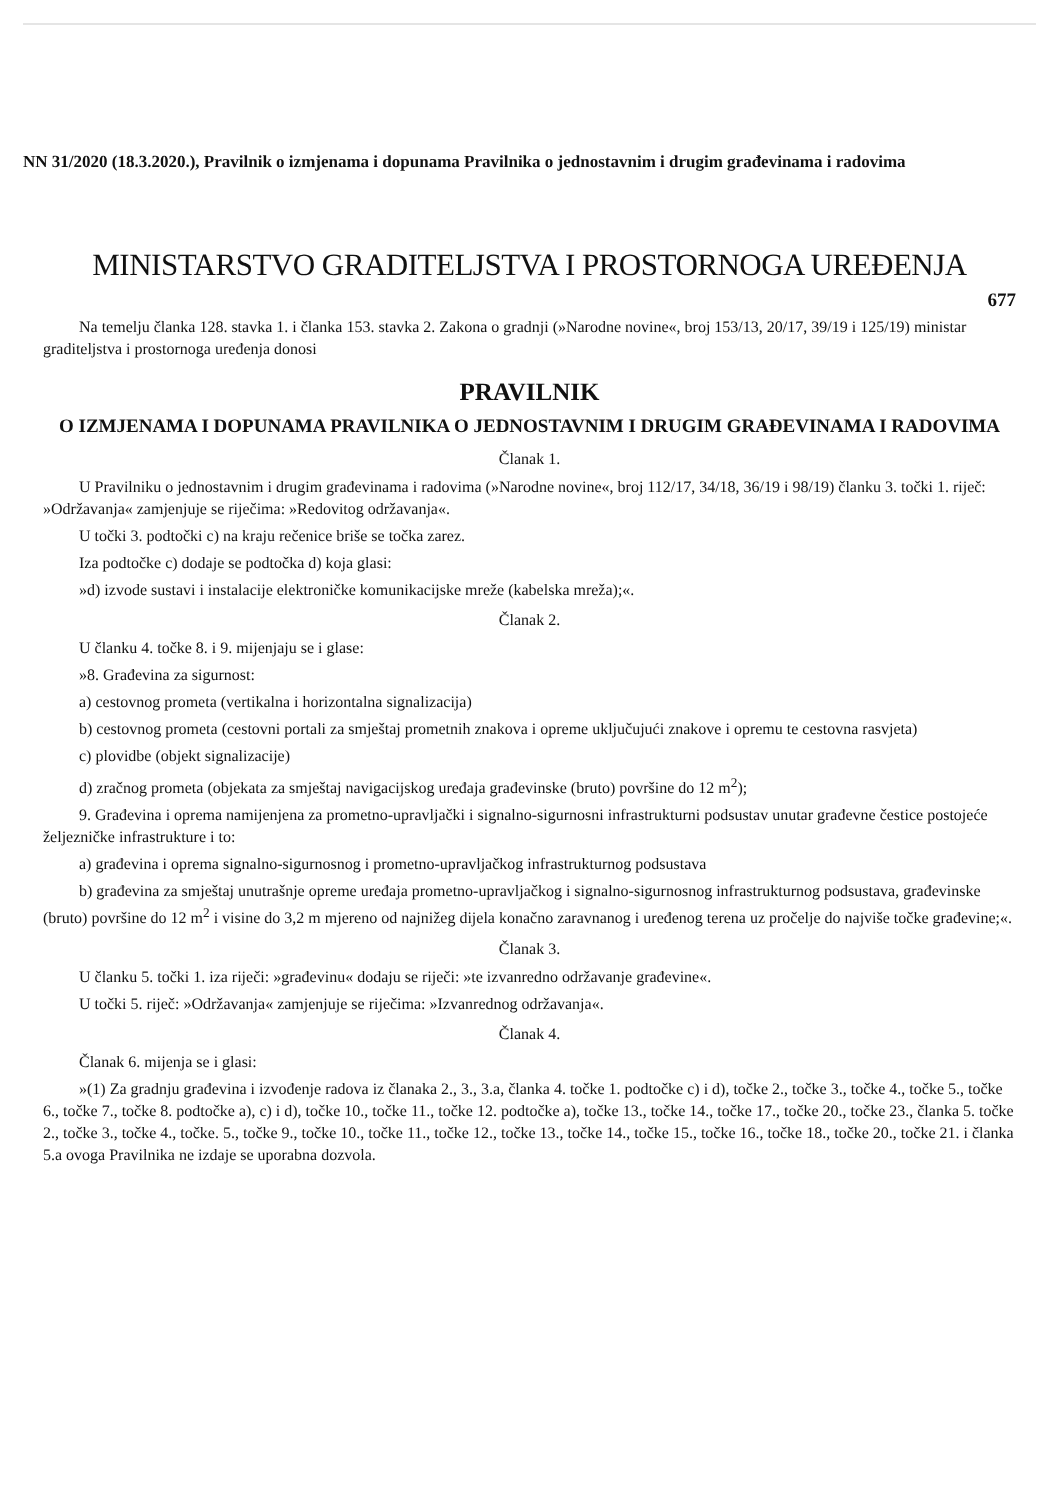NN 31/2020 (18.3.2020.), Pravilnik o izmjenama i dopunama Pravilnika o jednostavnim i drugim građevinama i radovima
MINISTARSTVO GRADITELJSTVA I PROSTORNOGA UREĐENJA
677
Na temelju članka 128. stavka 1. i članka 153. stavka 2. Zakona o gradnji (»Narodne novine«, broj 153/13, 20/17, 39/19 i 125/19) ministar graditeljstva i prostornoga uređenja donosi
PRAVILNIK
O IZMJENAMA I DOPUNAMA PRAVILNIKA O JEDNOSTAVNIM I DRUGIM GRAĐEVINAMA I RADOVIMA
Članak 1.
U Pravilniku o jednostavnim i drugim građevinama i radovima (»Narodne novine«, broj 112/17, 34/18, 36/19 i 98/19) članku 3. točki 1. riječ: »Održavanja« zamjenjuje se riječima: »Redovitog održavanja«.
U točki 3. podtočki c) na kraju rečenice briše se točka zarez.
Iza podtočke c) dodaje se podtočka d) koja glasi:
»d) izvode sustavi i instalacije elektroničke komunikacijske mreže (kabelska mreža);«.
Članak 2.
U članku 4. točke 8. i 9. mijenjaju se i glase:
»8. Građevina za sigurnost:
a) cestovnog prometa (vertikalna i horizontalna signalizacija)
b) cestovnog prometa (cestovni portali za smještaj prometnih znakova i opreme uključujući znakove i opremu te cestovna rasvjeta)
c) plovidbe (objekt signalizacije)
d) zračnog prometa (objekata za smještaj navigacijskog uređaja građevinske (bruto) površine do 12 m<sup>2</sup>);
9. Građevina i oprema namijenjena za prometno-upravljački i signalno-sigurnosni infrastrukturni podsustav unutar građevne čestice postojeće željezničke infrastrukture i to:
a) građevina i oprema signalno-sigurnosnog i prometno-upravljačkog infrastrukturnog podsustava
b) građevina za smještaj unutrašnje opreme uređaja prometno-upravljačkog i signalno-sigurnosnog infrastrukturnog podsustava, građevinske (bruto) površine do 12 m<sup>2</sup> i visine do 3,2 m mjereno od najnižeg dijela konačno zaravnanog i uređenog terena uz pročelje do najviše točke građevine;«.
Članak 3.
U članku 5. točki 1. iza riječi: »građevinu« dodaju se riječi: »te izvanredno održavanje građevine«.
U točki 5. riječ: »Održavanja« zamjenjuje se riječima: »Izvanrednog održavanja«.
Članak 4.
Članak 6. mijenja se i glasi:
»(1) Za gradnju građevina i izvođenje radova iz članaka 2., 3., 3.a, članka 4. točke 1. podtočke c) i d), točke 2., točke 3., točke 4., točke 5., točke 6., točke 7., točke 8. podtočke a), c) i d), točke 10., točke 11., točke 12. podtočke a), točke 13., točke 14., točke 17., točke 20., točke 23., članka 5. točke 2., točke 3., točke 4., točke. 5., točke 9., točke 10., točke 11., točke 12., točke 13., točke 14., točke 15., točke 16., točke 18., točke 20., točke 21. i članka 5.a ovoga Pravilnika ne izdaje se uporabna dozvola.